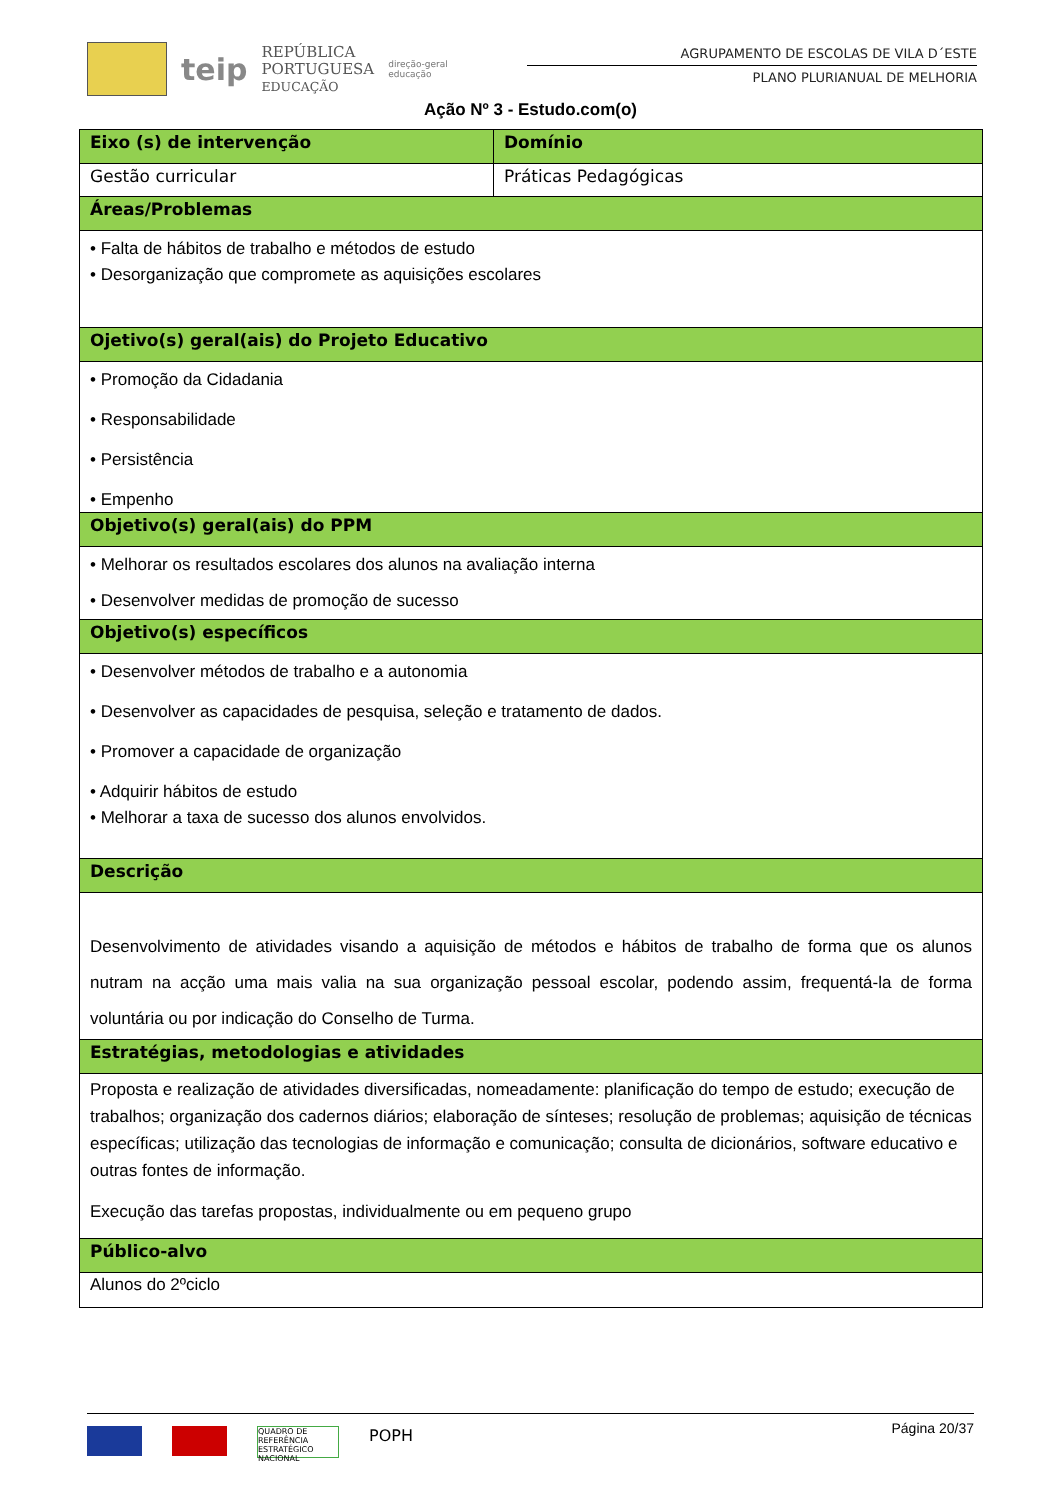teip
REPÚBLICA
PORTUGUESA
EDUCAÇÃO
direção-geral
educação
AGRUPAMENTO DE ESCOLAS DE VILA D´ESTE
PLANO PLURIANUAL DE MELHORIA
Ação Nº 3 - Estudo.com(o)
| Eixo (s) de intervenção | Domínio |
| --- | --- |
| Gestão curricular | Práticas Pedagógicas |
| Áreas/Problemas | |
| • Falta de hábitos de trabalho e métodos de estudo • Desorganização que compromete as aquisições escolares | |
| Ojetivo(s) geral(ais) do Projeto Educativo | |
| • Promoção da Cidadania • Responsabilidade • Persistência • Empenho | |
| Objetivo(s) geral(ais) do PPM | |
| • Melhorar os resultados escolares dos alunos na avaliação interna • Desenvolver medidas de promoção de sucesso | |
| Objetivo(s) específicos | |
| • Desenvolver métodos de trabalho e a autonomia • Desenvolver as capacidades de pesquisa, seleção e tratamento de dados. • Promover a capacidade de organização • Adquirir hábitos de estudo • Melhorar a taxa de sucesso dos alunos envolvidos. | |
| Descrição | |
| Desenvolvimento de atividades visando a aquisição de métodos e hábitos de trabalho de forma que os alunos nutram na acção uma mais valia na sua organização pessoal escolar, podendo assim, frequentá-la de forma voluntária ou por indicação do Conselho de Turma. | |
| Estratégias, metodologias e atividades | |
| Proposta e realização de atividades diversificadas, nomeadamente: planificação do tempo de estudo; execução de trabalhos; organização dos cadernos diários; elaboração de sínteses; resolução de problemas; aquisição de técnicas específicas; utilização das tecnologias de informação e comunicação; consulta de dicionários, software educativo e outras fontes de informação. Execução das tarefas propostas, individualmente ou em pequeno grupo | |
| Público-alvo | |
| Alunos do 2ºciclo | |
Página 20/37
QUADRO DE REFERÊNCIA ESTRATÉGICO NACIONAL POPH